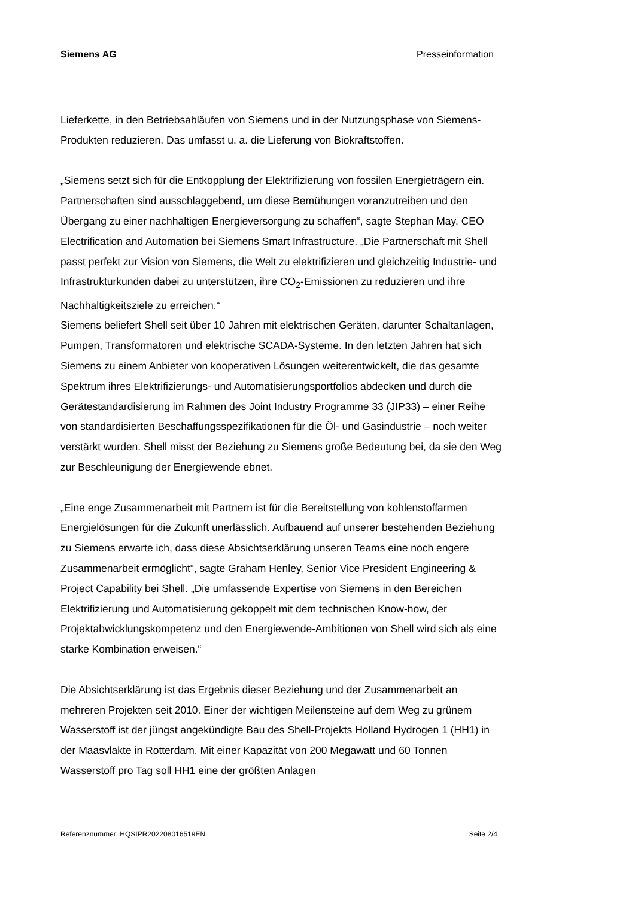Siemens AG Presseinformation
Lieferkette, in den Betriebsabläufen von Siemens und in der Nutzungsphase von Siemens-Produkten reduzieren. Das umfasst u. a. die Lieferung von Biokraftstoffen.
„Siemens setzt sich für die Entkopplung der Elektrifizierung von fossilen Energieträgern ein. Partnerschaften sind ausschlaggebend, um diese Bemühungen voranzutreiben und den Übergang zu einer nachhaltigen Energieversorgung zu schaffen“, sagte Stephan May, CEO Electrification and Automation bei Siemens Smart Infrastructure. „Die Partnerschaft mit Shell passt perfekt zur Vision von Siemens, die Welt zu elektrifizieren und gleichzeitig Industrie- und Infrastrukturkunden dabei zu unterstützen, ihre CO<sub>2</sub>-Emissionen zu reduzieren und ihre Nachhaltigkeitsziele zu erreichen.“
Siemens beliefert Shell seit über 10 Jahren mit elektrischen Geräten, darunter Schaltanlagen, Pumpen, Transformatoren und elektrische SCADA-Systeme. In den letzten Jahren hat sich Siemens zu einem Anbieter von kooperativen Lösungen weiterentwickelt, die das gesamte Spektrum ihres Elektrifizierungs- und Automatisierungsportfolios abdecken und durch die Gerätestandardisierung im Rahmen des Joint Industry Programme 33 (JIP33) – einer Reihe von standardisierten Beschaffungsspezifikationen für die Öl- und Gasindustrie – noch weiter verstärkt wurden. Shell misst der Beziehung zu Siemens große Bedeutung bei, da sie den Weg zur Beschleunigung der Energiewende ebnet.
„Eine enge Zusammenarbeit mit Partnern ist für die Bereitstellung von kohlenstoffarmen Energielösungen für die Zukunft unerlässlich. Aufbauend auf unserer bestehenden Beziehung zu Siemens erwarte ich, dass diese Absichtserklärung unseren Teams eine noch engere Zusammenarbeit ermöglicht“, sagte Graham Henley, Senior Vice President Engineering & Project Capability bei Shell. „Die umfassende Expertise von Siemens in den Bereichen Elektrifizierung und Automatisierung gekoppelt mit dem technischen Know-how, der Projektabwicklungskompetenz und den Energiewende-Ambitionen von Shell wird sich als eine starke Kombination erweisen.“
Die Absichtserklärung ist das Ergebnis dieser Beziehung und der Zusammenarbeit an mehreren Projekten seit 2010. Einer der wichtigen Meilensteine auf dem Weg zu grünem Wasserstoff ist der jüngst angekündigte Bau des Shell-Projekts Holland Hydrogen 1 (HH1) in der Maasvlakte in Rotterdam. Mit einer Kapazität von 200 Megawatt und 60 Tonnen Wasserstoff pro Tag soll HH1 eine der größten Anlagen
Referenznummer: HQSIPR202208016519EN Seite 2/4